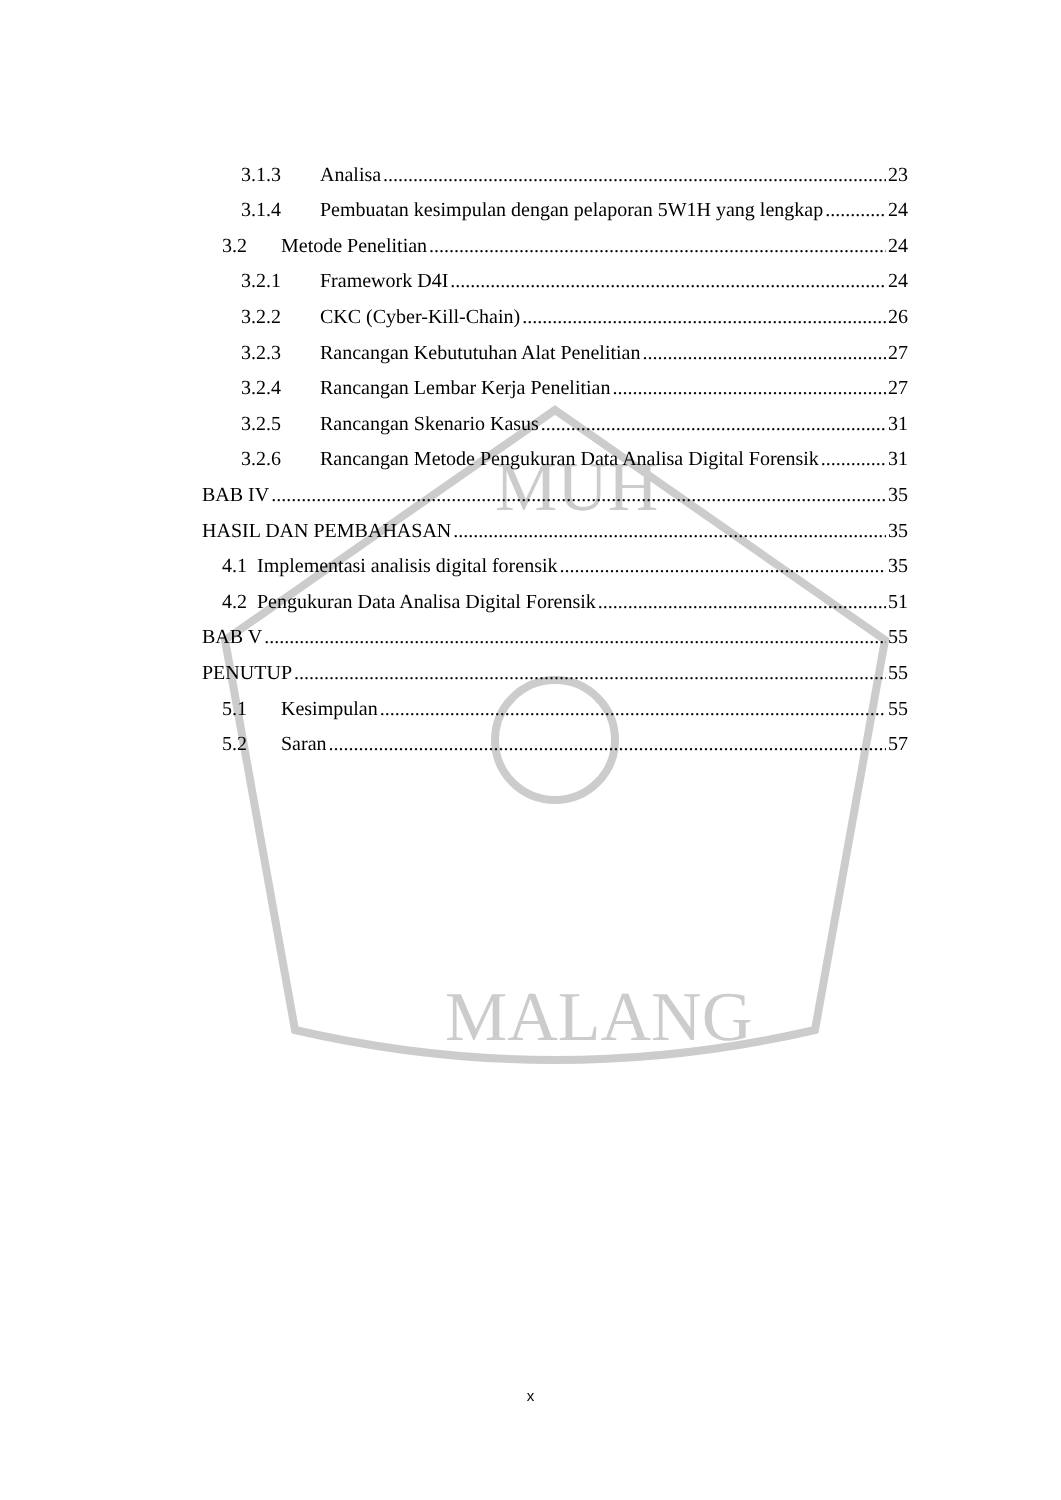MALANG
MUH
3.1.3 Analisa 23
3.1.4 Pembuatan kesimpulan dengan pelaporan 5W1H yang lengkap 24
3.2 Metode Penelitian 24
3.2.1 Framework D4I 24
3.2.2 CKC (Cyber-Kill-Chain) 26
3.2.3 Rancangan Kebututuhan Alat Penelitian 27
3.2.4 Rancangan Lembar Kerja Penelitian 27
3.2.5 Rancangan Skenario Kasus 31
3.2.6 Rancangan Metode Pengukuran Data Analisa Digital Forensik 31
BAB IV 35
HASIL DAN PEMBAHASAN 35
4.1 Implementasi analisis digital forensik 35
4.2 Pengukuran Data Analisa Digital Forensik 51
BAB V 55
PENUTUP 55
5.1 Kesimpulan 55
5.2 Saran 57
x